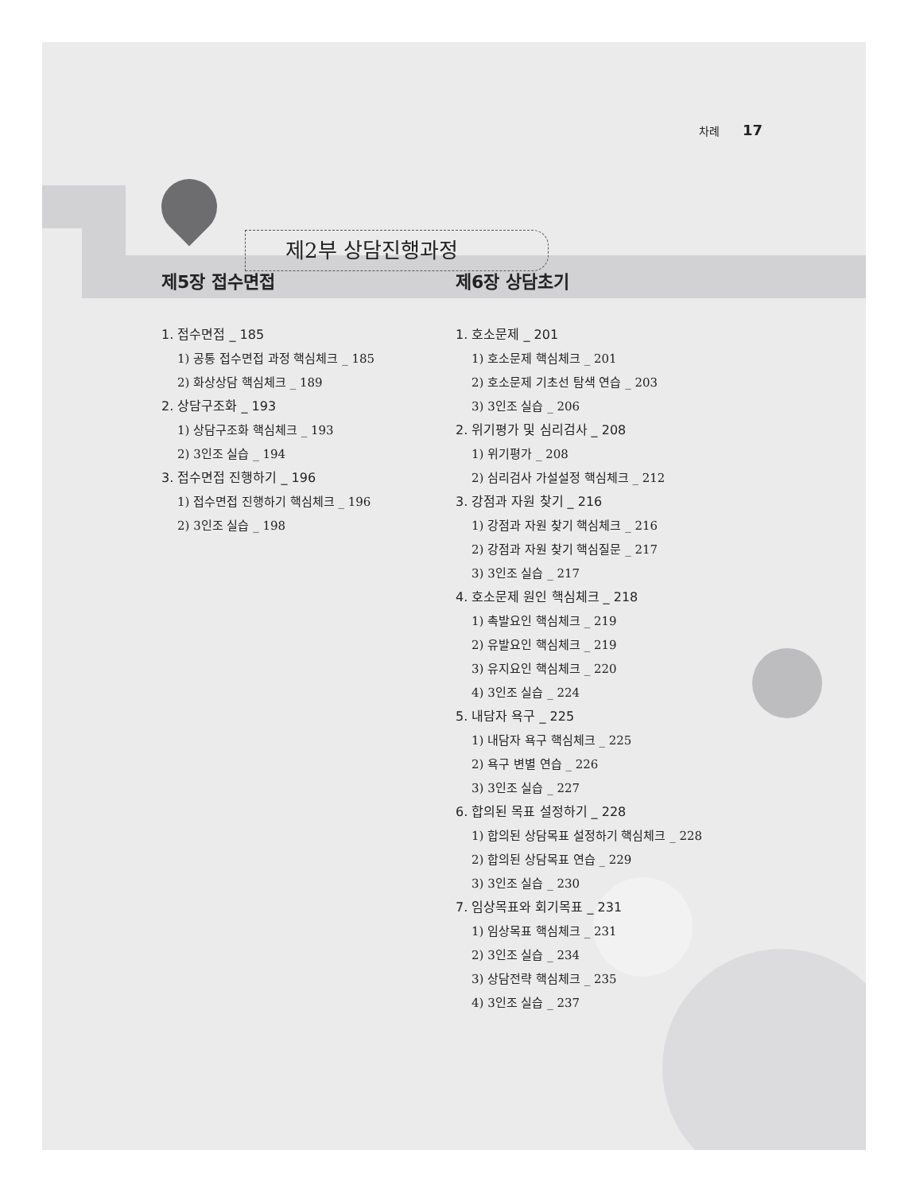차례 17
제2부 상담진행과정
제5장 접수면접
1. 접수면접 _ 185
1) 공통 접수면접 과정 핵심체크 _ 185
2) 화상상담 핵심체크 _ 189
2. 상담구조화 _ 193
1) 상담구조화 핵심체크 _ 193
2) 3인조 실습 _ 194
3. 접수면접 진행하기 _ 196
1) 접수면접 진행하기 핵심체크 _ 196
2) 3인조 실습 _ 198
제6장 상담초기
1. 호소문제 _ 201
1) 호소문제 핵심체크 _ 201
2) 호소문제 기초선 탐색 연습 _ 203
3) 3인조 실습 _ 206
2. 위기평가 및 심리검사 _ 208
1) 위기평가 _ 208
2) 심리검사 가설설정 핵심체크 _ 212
3. 강점과 자원 찾기 _ 216
1) 강점과 자원 찾기 핵심체크 _ 216
2) 강점과 자원 찾기 핵심질문 _ 217
3) 3인조 실습 _ 217
4. 호소문제 원인 핵심체크 _ 218
1) 촉발요인 핵심체크 _ 219
2) 유발요인 핵심체크 _ 219
3) 유지요인 핵심체크 _ 220
4) 3인조 실습 _ 224
5. 내담자 욕구 _ 225
1) 내담자 욕구 핵심체크 _ 225
2) 욕구 변별 연습 _ 226
3) 3인조 실습 _ 227
6. 합의된 목표 설정하기 _ 228
1) 합의된 상담목표 설정하기 핵심체크 _ 228
2) 합의된 상담목표 연습 _ 229
3) 3인조 실습 _ 230
7. 임상목표와 회기목표 _ 231
1) 임상목표 핵심체크 _ 231
2) 3인조 실습 _ 234
3) 상담전략 핵심체크 _ 235
4) 3인조 실습 _ 237